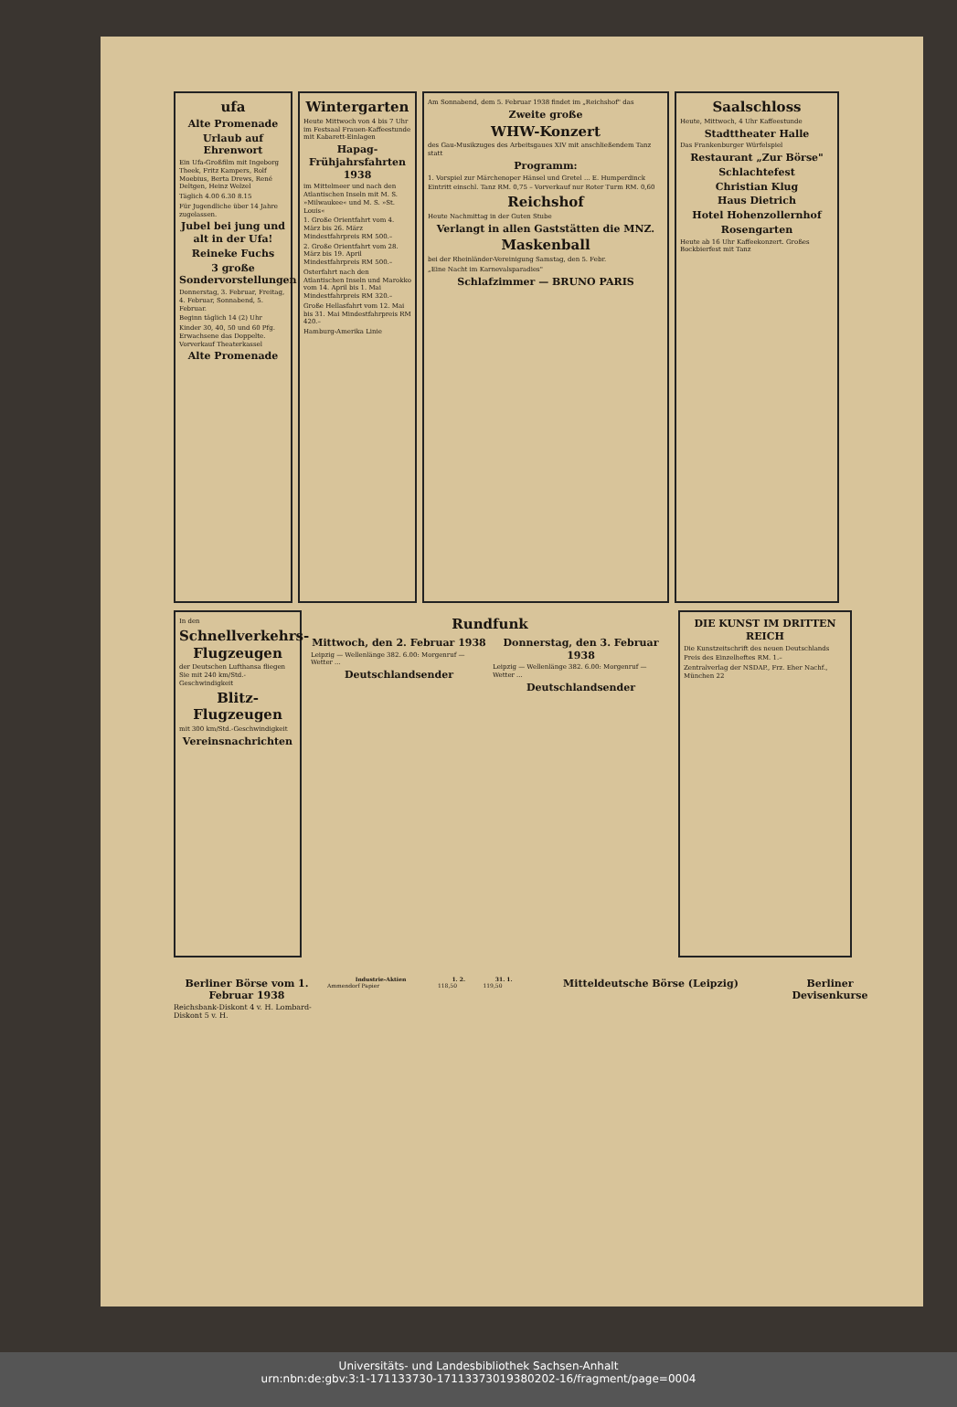ufa
Alte Promenade
Urlaub auf Ehrenwort
Ein Ufa-Großfilm mit Ingeborg Theek, Fritz Kampers, Rolf Moebius, Berta Drews, René Deltgen, Heinz Welzel
Täglich 4.00 6.30 8.15
Für Jugendliche über 14 Jahre zugelassen.
Jubel bei jung und alt in der Ufa!
Reineke Fuchs
3 große Sondervorstellungen
Donnerstag, 3. Februar, Freitag, 4. Februar, Sonnabend, 5. Februar.
Beginn täglich 14 (2) Uhr
Kinder 30, 40, 50 und 60 Pfg. Erwachsene das Doppelte. Vorverkauf Theaterkassel
Alte Promenade
Wintergarten
Heute Mittwoch von 4 bis 7 Uhr im Festsaal Frauen-Kaffeestunde mit Kabarett-Einlagen
Hapag-Frühjahrsfahrten 1938
im Mittelmeer und nach den Atlantischen Inseln mit M. S. »Milwaukee« und M. S. »St. Louis«
1. Große Orientfahrt vom 4. März bis 26. März Mindestfahrpreis RM 500.–
2. Große Orientfahrt vom 28. März bis 19. April Mindestfahrpreis RM 500.–
Osterfahrt nach den Atlantischen Inseln und Marokko vom 14. April bis 1. Mai Mindestfahrpreis RM 320.–
Große Hellasfahrt vom 12. Mai bis 31. Mai Mindestfahrpreis RM 420.–
Hamburg-Amerika Linie
Am Sonnabend, dem 5. Februar 1938 findet im „Reichshof" das
Zweite große
WHW-Konzert
des Gau-Musikzuges des Arbeitsgaues XIV mit anschließendem Tanz statt
Programm:
1. Vorspiel zur Märchenoper Hänsel und Gretel ... E. Humperdinck
Eintritt einschl. Tanz RM. 0,75 – Vorverkauf nur Roter Turm RM. 0,60
Reichshof
Heute Nachmittag in der Guten Stube
Verlangt in allen Gaststätten die MNZ.
Maskenball
bei der Rheinländer-Vereinigung Samstag, den 5. Febr.
„Eine Nacht im Karnevalsparadies"
Schlafzimmer — BRUNO PARIS
Saalschloss
Heute, Mittwoch, 4 Uhr Kaffeestunde
Stadttheater Halle
Das Frankenburger Würfelspiel
Restaurant „Zur Börse"
Schlachtefest
Christian Klug
Haus Dietrich
Hotel Hohenzollernhof
Rosengarten
Heute ab 16 Uhr Kaffeekonzert. Großes Bockbierfest mit Tanz
In den
Schnellverkehrs-Flugzeugen
der Deutschen Lufthansa fliegen Sie mit 240 km/Std.-Geschwindigkeit
Blitz-Flugzeugen
mit 300 km/Std.-Geschwindigkeit
Vereinsnachrichten
Rundfunk
Mittwoch, den 2. Februar 1938
Leipzig — Wellenlänge 382. 6.00: Morgenruf — Wetter ...
Deutschlandsender
Donnerstag, den 3. Februar 1938
Leipzig — Wellenlänge 382. 6.00: Morgenruf — Wetter ...
Deutschlandsender
DIE KUNST IM DRITTEN REICH
Die Kunstzeitschrift des neuen Deutschlands
Preis des Einzelheftes RM. 1.–
Zentralverlag der NSDAP., Frz. Eher Nachf., München 22
Berliner Börse vom 1. Februar 1938
Reichsbank-Diskont 4 v. H. Lombard-Diskont 5 v. H.
| Industrie-Aktien | 1. 2. | 31. 1. |
| --- | --- | --- |
| Ammendorf Papier | 118,50 | 119,50 |
Mitteldeutsche Börse (Leipzig)
Berliner Devisenkurse
Universitäts- und Landesbibliothek Sachsen-Anhalt
urn:nbn:de:gbv:3:1-171133730-17113373019380202-16/fragment/page=0004